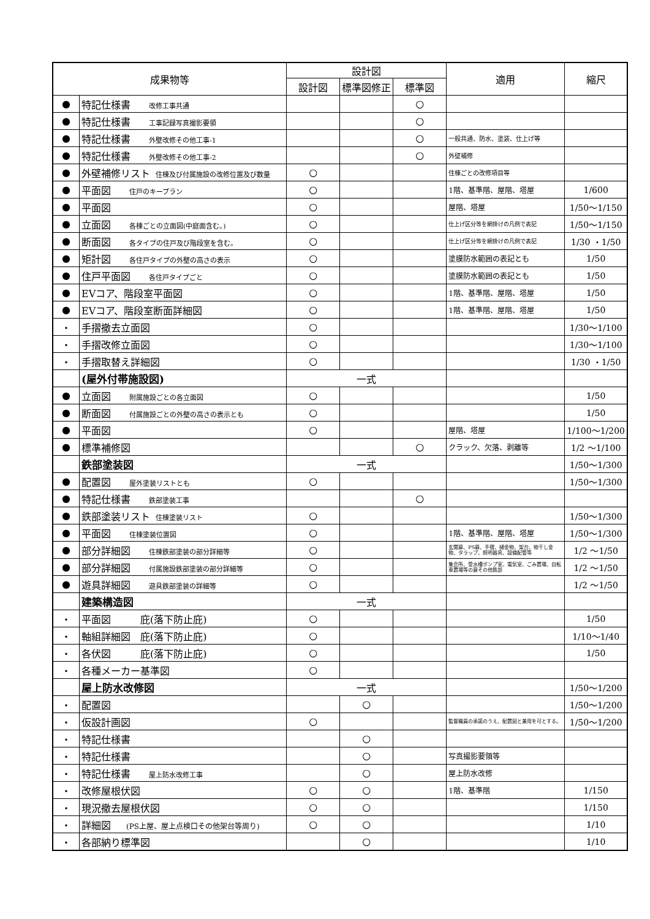| 成果物等 | | 設計図 | | | 適用 | 縮尺 |
| --- | --- | --- | --- | --- | --- | --- |
| | | 設計図 | 標準図修正 | 標準図 | | |
| ● | 特記仕様書 改修工事共通 | | | ○ | | |
| ● | 特記仕様書 工事記録写真撮影要領 | | | ○ | | |
| ● | 特記仕様書 外壁改修その他工事-1 | | | ○ | 一般共通、防水、塗装、仕上げ等 | |
| ● | 特記仕様書 外壁改修その他工事-2 | | | ○ | 外壁補修 | |
| ● | 外壁補修リスト 住棟及び付属施設の改修位置及び数量 | ○ | | | 住棟ごとの改修項目等 | |
| ● | 平面図 住戸のキープラン | ○ | | | 1階、基準階、屋階、塔屋 | 1/600 |
| ● | 平面図 | ○ | | | 屋階、塔屋 | 1/50～1/150 |
| ● | 立面図 各棟ごとの立面図(中庭面含む。) | ○ | | | 仕上げ区分等を網掛けの凡例で表記 | 1/50～1/150 |
| ● | 断面図 各タイプの住戸及び階段室を含む。 | ○ | | | 仕上げ区分等を網掛けの凡例で表記 | 1/30 ・1/50 |
| ● | 矩計図 各住戸タイプの外壁の高さの表示 | ○ | | | 塗膜防水範囲の表記とも | 1/50 |
| ● | 住戸平面図 各住戸タイプごと | ○ | | | 塗膜防水範囲の表記とも | 1/50 |
| ● | EVコア、階段室平面図 | ○ | | | 1階、基準階、屋階、塔屋 | 1/50 |
| ● | EVコア、階段室断面詳細図 | ○ | | | 1階、基準階、屋階、塔屋 | 1/50 |
| ・ | 手摺撤去立面図 | ○ | | | | 1/30～1/100 |
| ・ | 手摺改修立面図 | ○ | | | | 1/30～1/100 |
| ・ | 手摺取替え詳細図 | ○ | | | | 1/30 ・1/50 |
| | (屋外付帯施設図) | 一式 | | | | |
| ● | 立面図 附属施設ごとの各立面図 | ○ | | | | 1/50 |
| ● | 断面図 付属施設ごとの外壁の高さの表示とも | ○ | | | | 1/50 |
| ● | 平面図 | ○ | | | 屋階、塔屋 | 1/100～1/200 |
| ● | 標準補修図 | | | ○ | クラック、欠落、剥離等 | 1/2 ～1/100 |
| | 鉄部塗装図 | 一式 | | | | 1/50～1/300 |
| ● | 配置図 屋外塗装リストとも | ○ | | | | 1/50～1/300 |
| ● | 特記仕様書 鉄部塗装工事 | | | ○ | | |
| ● | 鉄部塗装リスト 住棟塗装リスト | ○ | | | | 1/50～1/300 |
| ● | 平面図 住棟塗装位置図 | ○ | | | 1階、基準階、屋階、塔屋 | 1/50～1/300 |
| ● | 部分詳細図 住棟鉄部塗装の部分詳細等 | ○ | | | 玄関扉、PS扉、手摺、樋金物、架台、物干し金物、タラップ、照明器具、設備配管等 | 1/2 ～1/50 |
| ● | 部分詳細図 付属施設鉄部塗装の部分詳細等 | ○ | | | 集会所、受水槽ポンプ室、電気室、ごみ置場、自転車置場等の扉その他鉄部 | 1/2 ～1/50 |
| ● | 遊具詳細図 遊具鉄部塗装の詳細等 | ○ | | | | 1/2 ～1/50 |
| | 建築構造図 | 一式 | | | | |
| ・ | 平面図 庇(落下防止庇) | ○ | | | | 1/50 |
| ・ | 軸組詳細図 庇(落下防止庇) | ○ | | | | 1/10～1/40 |
| ・ | 各伏図 庇(落下防止庇) | ○ | | | | 1/50 |
| ・ | 各種メーカー基準図 | ○ | | | | |
| | 屋上防水改修図 | 一式 | | | | 1/50～1/200 |
| ・ | 配置図 | | ○ | | | 1/50～1/200 |
| ・ | 仮設計画図 | ○ | | | 監督職員の承諾のうえ、配置図と兼用を可とする。 | 1/50～1/200 |
| ・ | 特記仕様書 | | ○ | | | |
| ・ | 特記仕様書 | | ○ | | 写真撮影要領等 | |
| ・ | 特記仕様書 屋上防水改修工事 | | ○ | | 屋上防水改修 | |
| ・ | 改修屋根伏図 | ○ | ○ | | 1階、基準階 | 1/150 |
| ・ | 現況撤去屋根伏図 | ○ | ○ | | | 1/150 |
| ・ | 詳細図 (PS上屋、屋上点検口その他架台等周り) | ○ | ○ | | | 1/10 |
| ・ | 各部納り標準図 | | ○ | | | 1/10 |